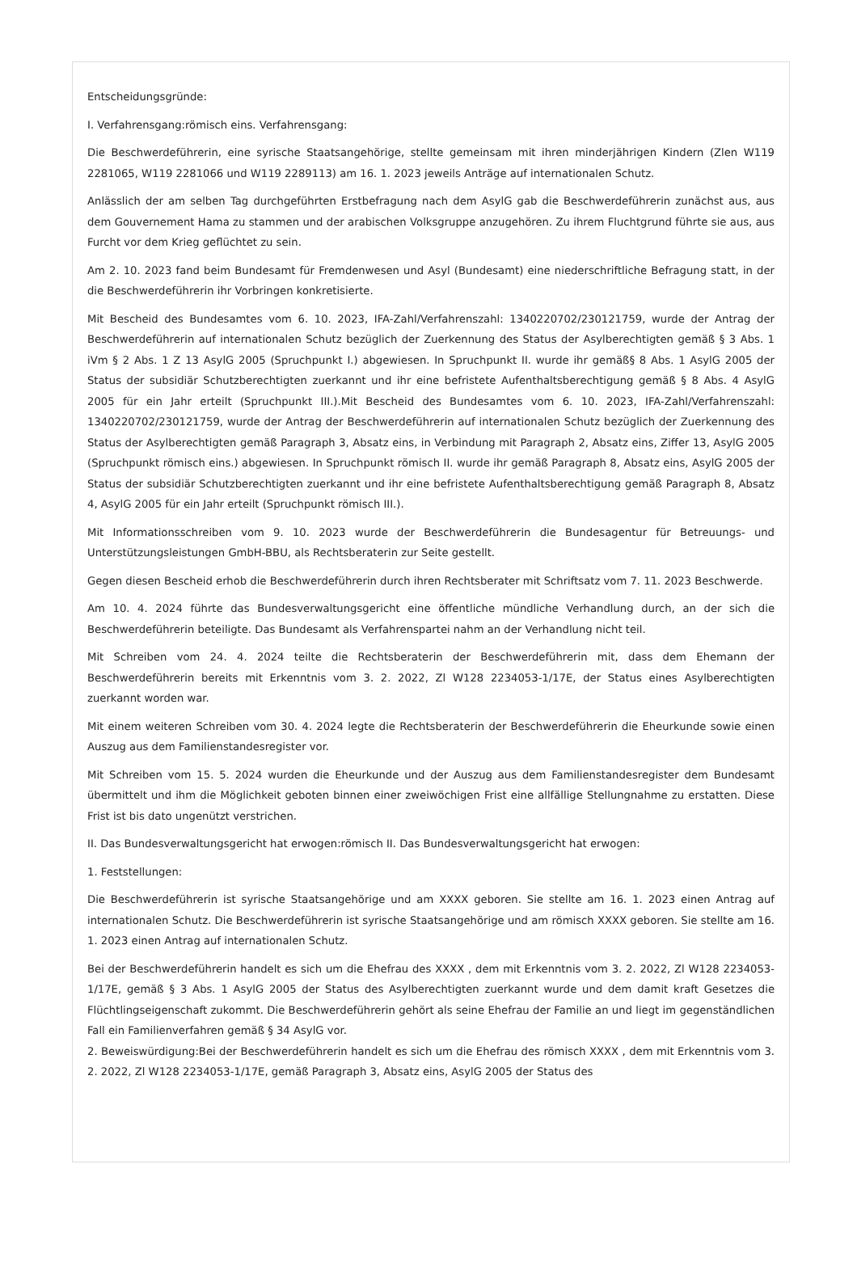Entscheidungsgründe:
I. Verfahrensgang:römisch eins. Verfahrensgang:
Die Beschwerdeführerin, eine syrische Staatsangehörige, stellte gemeinsam mit ihren minderjährigen Kindern (Zlen W119 2281065, W119 2281066 und W119 2289113) am 16. 1. 2023 jeweils Anträge auf internationalen Schutz.
Anlässlich der am selben Tag durchgeführten Erstbefragung nach dem AsylG gab die Beschwerdeführerin zunächst aus, aus dem Gouvernement Hama zu stammen und der arabischen Volksgruppe anzugehören. Zu ihrem Fluchtgrund führte sie aus, aus Furcht vor dem Krieg geflüchtet zu sein.
Am 2. 10. 2023 fand beim Bundesamt für Fremdenwesen und Asyl (Bundesamt) eine niederschriftliche Befragung statt, in der die Beschwerdeführerin ihr Vorbringen konkretisierte.
Mit Bescheid des Bundesamtes vom 6. 10. 2023, IFA-Zahl/Verfahrenszahl: 1340220702/230121759, wurde der Antrag der Beschwerdeführerin auf internationalen Schutz bezüglich der Zuerkennung des Status der Asylberechtigten gemäß § 3 Abs. 1 iVm § 2 Abs. 1 Z 13 AsylG 2005 (Spruchpunkt I.) abgewiesen. In Spruchpunkt II. wurde ihr gemäß§ 8 Abs. 1 AsylG 2005 der Status der subsidiär Schutzberechtigten zuerkannt und ihr eine befristete Aufenthaltsberechtigung gemäß § 8 Abs. 4 AsylG 2005 für ein Jahr erteilt (Spruchpunkt III.).Mit Bescheid des Bundesamtes vom 6. 10. 2023, IFA-Zahl/Verfahrenszahl: 1340220702/230121759, wurde der Antrag der Beschwerdeführerin auf internationalen Schutz bezüglich der Zuerkennung des Status der Asylberechtigten gemäß Paragraph 3, Absatz eins, in Verbindung mit Paragraph 2, Absatz eins, Ziffer 13, AsylG 2005 (Spruchpunkt römisch eins.) abgewiesen. In Spruchpunkt römisch II. wurde ihr gemäß Paragraph 8, Absatz eins, AsylG 2005 der Status der subsidiär Schutzberechtigten zuerkannt und ihr eine befristete Aufenthaltsberechtigung gemäß Paragraph 8, Absatz 4, AsylG 2005 für ein Jahr erteilt (Spruchpunkt römisch III.).
Mit Informationsschreiben vom 9. 10. 2023 wurde der Beschwerdeführerin die Bundesagentur für Betreuungs- und Unterstützungsleistungen GmbH-BBU, als Rechtsberaterin zur Seite gestellt.
Gegen diesen Bescheid erhob die Beschwerdeführerin durch ihren Rechtsberater mit Schriftsatz vom 7. 11. 2023 Beschwerde.
Am 10. 4. 2024 führte das Bundesverwaltungsgericht eine öffentliche mündliche Verhandlung durch, an der sich die Beschwerdeführerin beteiligte. Das Bundesamt als Verfahrenspartei nahm an der Verhandlung nicht teil.
Mit Schreiben vom 24. 4. 2024 teilte die Rechtsberaterin der Beschwerdeführerin mit, dass dem Ehemann der Beschwerdeführerin bereits mit Erkenntnis vom 3. 2. 2022, Zl W128 2234053-1/17E, der Status eines Asylberechtigten zuerkannt worden war.
Mit einem weiteren Schreiben vom 30. 4. 2024 legte die Rechtsberaterin der Beschwerdeführerin die Eheurkunde sowie einen Auszug aus dem Familienstandesregister vor.
Mit Schreiben vom 15. 5. 2024 wurden die Eheurkunde und der Auszug aus dem Familienstandesregister dem Bundesamt übermittelt und ihm die Möglichkeit geboten binnen einer zweiwöchigen Frist eine allfällige Stellungnahme zu erstatten. Diese Frist ist bis dato ungenützt verstrichen.
II. Das Bundesverwaltungsgericht hat erwogen:römisch II. Das Bundesverwaltungsgericht hat erwogen:
1. Feststellungen:
Die Beschwerdeführerin ist syrische Staatsangehörige und am XXXX geboren. Sie stellte am 16. 1. 2023 einen Antrag auf internationalen Schutz. Die Beschwerdeführerin ist syrische Staatsangehörige und am römisch XXXX geboren. Sie stellte am 16. 1. 2023 einen Antrag auf internationalen Schutz.
Bei der Beschwerdeführerin handelt es sich um die Ehefrau des XXXX , dem mit Erkenntnis vom 3. 2. 2022, Zl W128 2234053-1/17E, gemäß § 3 Abs. 1 AsylG 2005 der Status des Asylberechtigten zuerkannt wurde und dem damit kraft Gesetzes die Flüchtlingseigenschaft zukommt. Die Beschwerdeführerin gehört als seine Ehefrau der Familie an und liegt im gegenständlichen Fall ein Familienverfahren gemäß § 34 AsylG vor.
2. Beweiswürdigung:Bei der Beschwerdeführerin handelt es sich um die Ehefrau des römisch XXXX , dem mit Erkenntnis vom 3. 2. 2022, Zl W128 2234053-1/17E, gemäß Paragraph 3, Absatz eins, AsylG 2005 der Status des